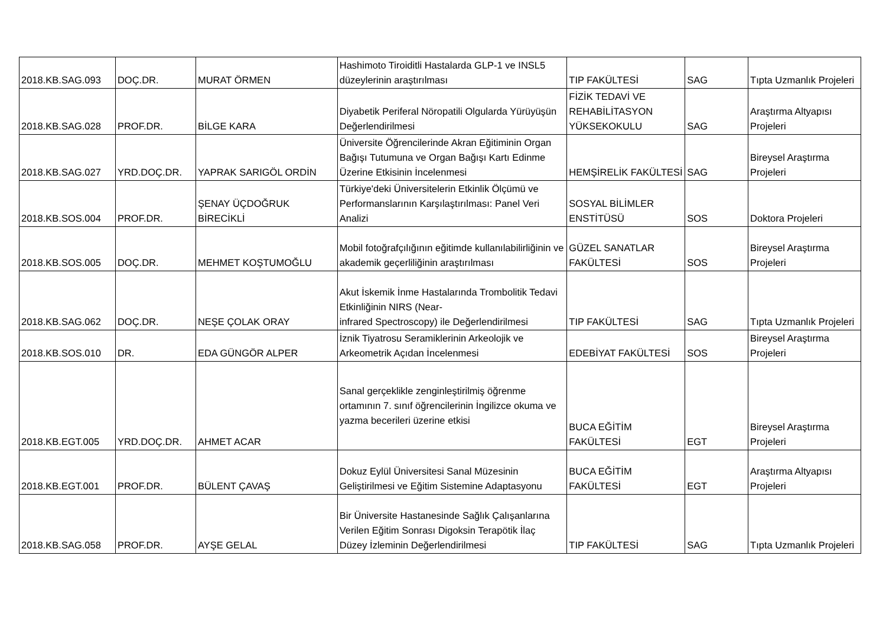| 2018.KB.SAG.093 | DOÇ.DR. | MURAT ÖRMEN | Hashimoto Tiroiditli Hastalarda GLP-1 ve INSL5 düzeylerinin araştırılması | TIP FAKÜLTESİ | SAG | Tıpta Uzmanlık Projeleri |
| 2018.KB.SAG.028 | PROF.DR. | BİLGE KARA | Diyabetik Periferal Nöropatili Olgularda Yürüyüşün Değerlendirilmesi | FİZİK TEDAVİ VE REHABİLİTASYON YÜKSEKOKULU | SAG | Araştırma Altyapısı Projeleri |
| 2018.KB.SAG.027 | YRD.DOÇ.DR. | YAPRAK SARIGÖL ORDİN | Üniversite Öğrencilerinde Akran Eğitiminin Organ Bağışı Tutumuna ve Organ Bağışı Kartı Edinme Üzerine Etkisinin İncelenmesi | HEMŞİRELİK FAKÜLTESİ | SAG | Bireysel Araştırma Projeleri |
| 2018.KB.SOS.004 | PROF.DR. | ŞENAY ÜÇDOĞRUK BİRECİKLİ | Türkiye'deki Üniversitelerin Etkinlik Ölçümü ve Performanslarının Karşılaştırılması: Panel Veri Analizi | SOSYAL BİLİMLER ENSTİTÜSÜ | SOS | Doktora Projeleri |
| 2018.KB.SOS.005 | DOÇ.DR. | MEHMET KOŞTUMOĞLU | Mobil fotoğrafçılığının eğitimde kullanılabilirliğinin ve akademik geçerliliğinin araştırılması | GÜZEL SANATLAR FAKÜLTESİ | SOS | Bireysel Araştırma Projeleri |
| 2018.KB.SAG.062 | DOÇ.DR. | NEŞE ÇOLAK ORAY | Akut İskemik İnme Hastalarında Trombolitik Tedavi Etkinliğinin NIRS (Near- infrared Spectroscopy) ile Değerlendirilmesi | TIP FAKÜLTESİ | SAG | Tıpta Uzmanlık Projeleri |
| 2018.KB.SOS.010 | DR. | EDA GÜNGÖR ALPER | İznik Tiyatrosu Seramiklerinin Arkeolojik ve Arkeometrik Açıdan İncelenmesi | EDEBİYAT FAKÜLTESİ | SOS | Bireysel Araştırma Projeleri |
| 2018.KB.EGT.005 | YRD.DOÇ.DR. | AHMET ACAR | Sanal gerçeklikle zenginleştirilmiş öğrenme ortamının 7. sınıf öğrencilerinin İngilizce okuma ve yazma becerileri üzerine etkisi | BUCA EĞİTİM FAKÜLTESİ | EGT | Bireysel Araştırma Projeleri |
| 2018.KB.EGT.001 | PROF.DR. | BÜLENT ÇAVAŞ | Dokuz Eylül Üniversitesi Sanal Müzesinin Geliştirilmesi ve Eğitim Sistemine Adaptasyonu | BUCA EĞİTİM FAKÜLTESİ | EGT | Araştırma Altyapısı Projeleri |
| 2018.KB.SAG.058 | PROF.DR. | AYŞE GELAL | Bir Üniversite Hastanesinde Sağlık Çalışanlarına Verilen Eğitim Sonrası Digoksin Terapötik İlaç Düzey İzleminin Değerlendirilmesi | TIP FAKÜLTESİ | SAG | Tıpta Uzmanlık Projeleri |